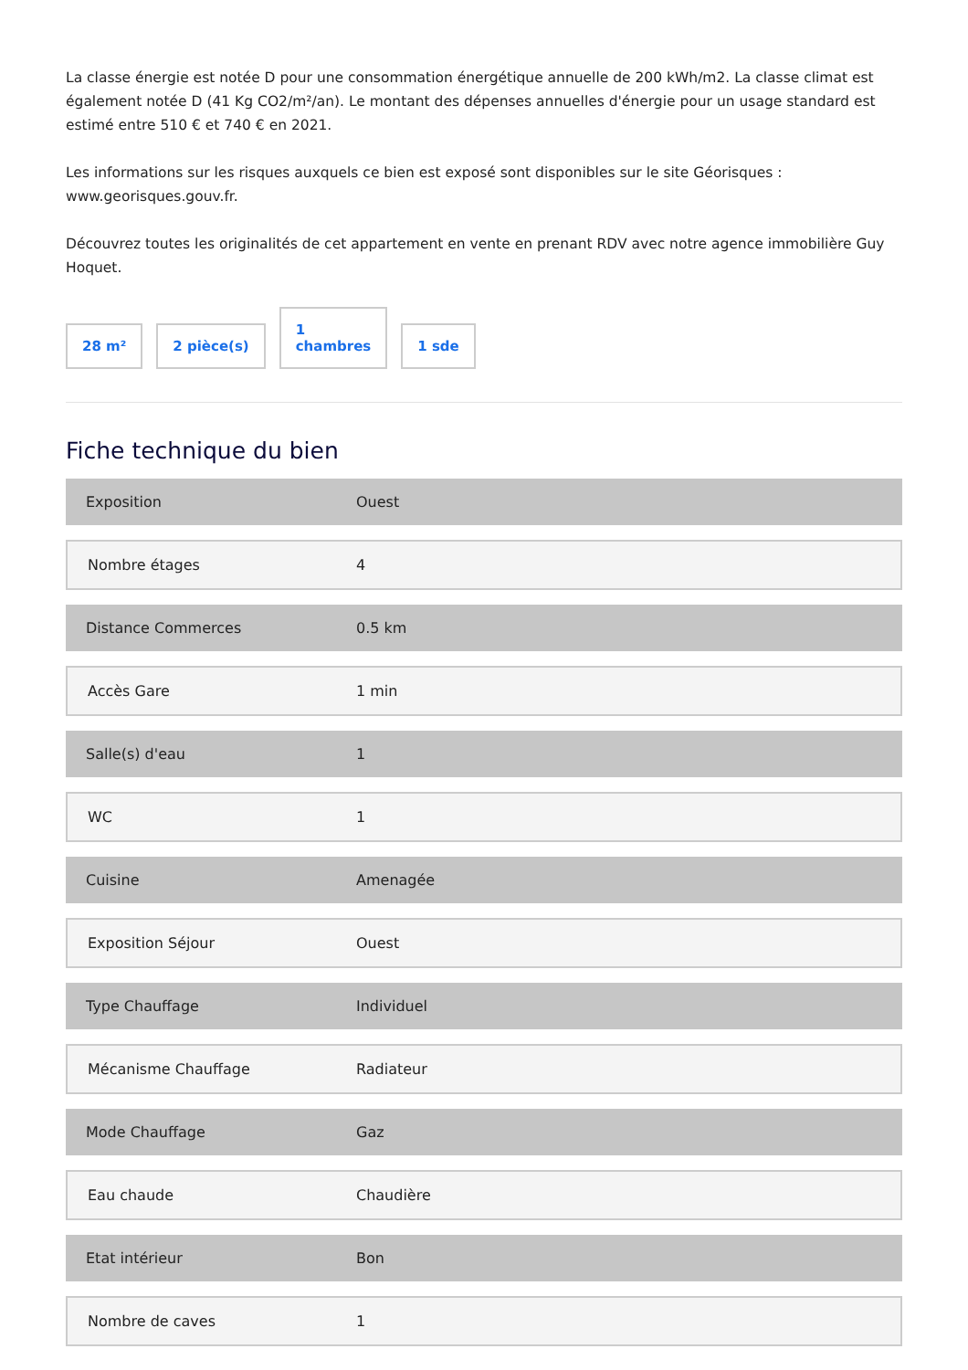La classe énergie est notée D pour une consommation énergétique annuelle de 200 kWh/m2. La classe climat est également notée D (41 Kg CO2/m²/an). Le montant des dépenses annuelles d'énergie pour un usage standard est estimé entre 510 € et 740 € en 2021.
Les informations sur les risques auxquels ce bien est exposé sont disponibles sur le site Géorisques : www.georisques.gouv.fr.
Découvrez toutes les originalités de cet appartement en vente en prenant RDV avec notre agence immobilière Guy Hoquet.
28 m²
2 pièce(s)
1
chambres
1 sde
Fiche technique du bien
| Exposition | Ouest |
| Nombre étages | 4 |
| Distance Commerces | 0.5 km |
| Accès Gare | 1 min |
| Salle(s) d'eau | 1 |
| WC | 1 |
| Cuisine | Amenagée |
| Exposition Séjour | Ouest |
| Type Chauffage | Individuel |
| Mécanisme Chauffage | Radiateur |
| Mode Chauffage | Gaz |
| Eau chaude | Chaudière |
| Etat intérieur | Bon |
| Nombre de caves | 1 |